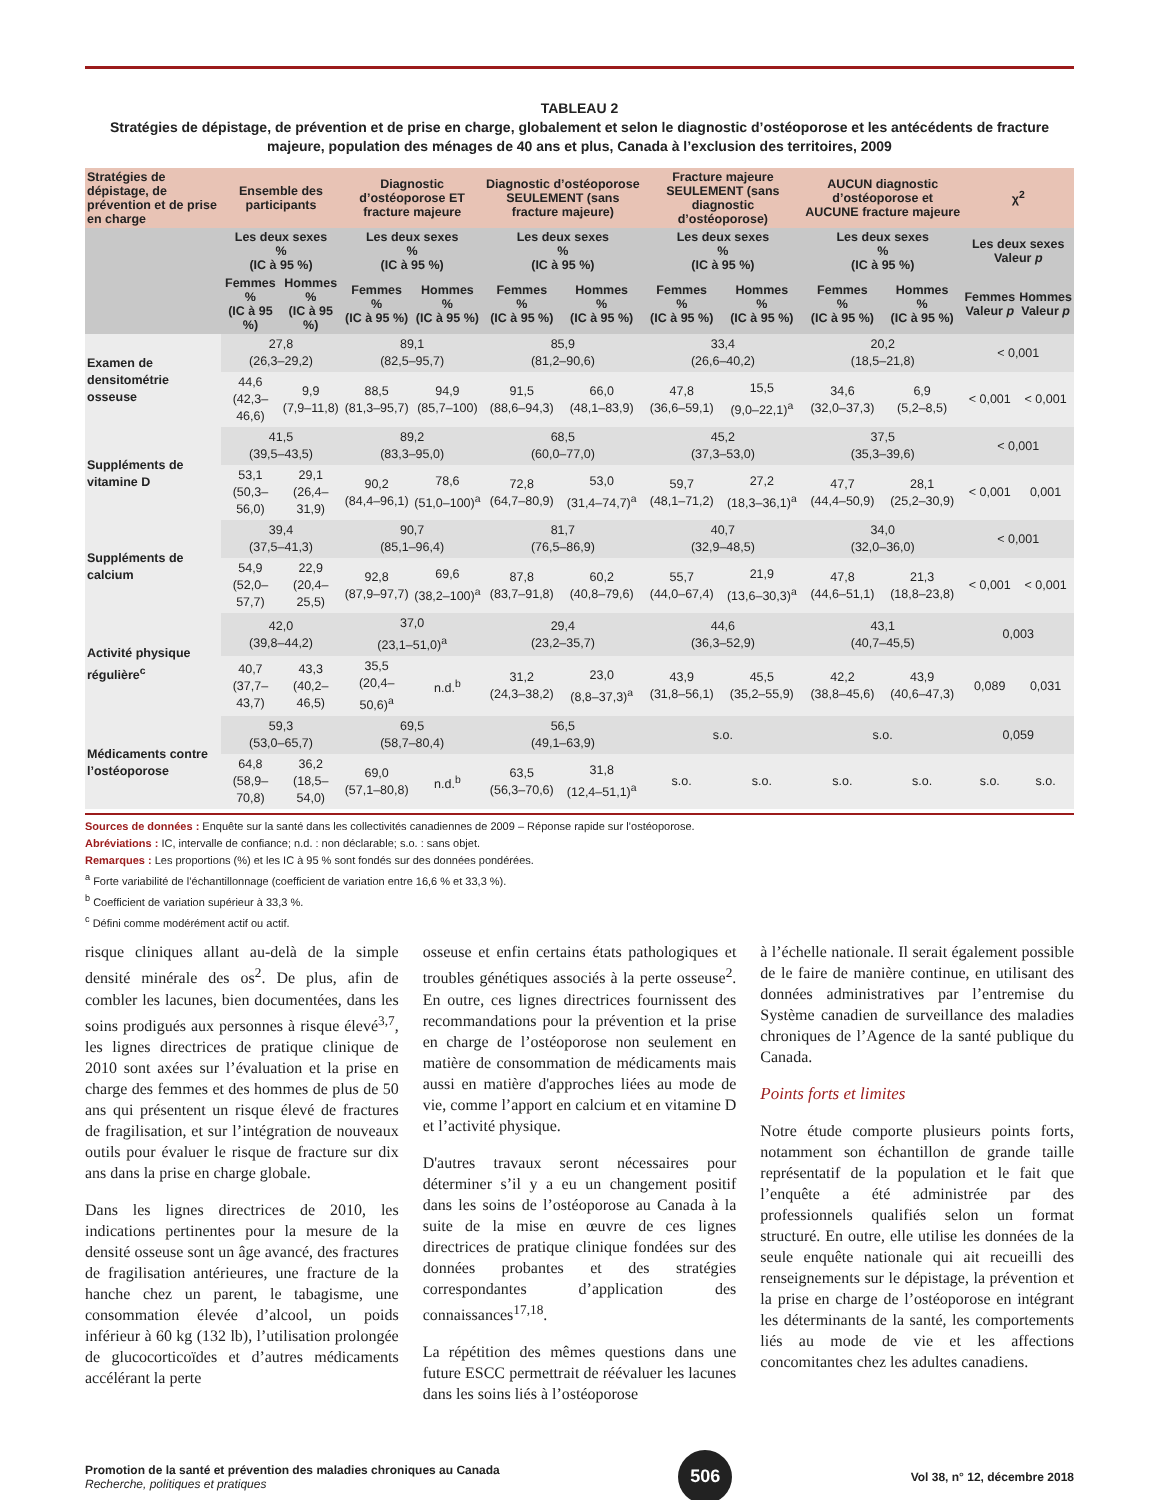TABLEAU 2
Stratégies de dépistage, de prévention et de prise en charge, globalement et selon le diagnostic d’ostéoporose et les antécédents de fracture majeure, population des ménages de 40 ans et plus, Canada à l’exclusion des territoires, 2009
| Stratégies de dépistage, de prévention et de prise en charge | Ensemble des participants | | Diagnostic d’ostéoporose ET fracture majeure | | Diagnostic d’ostéoporose SEULEMENT (sans fracture majeure) | | Fracture majeure SEULEMENT (sans diagnostic d’ostéoporose) | | AUCUN diagnostic d’ostéoporose et AUCUNE fracture majeure | | χ<sup>2</sup> | |
| --- | --- | --- | --- | --- | --- | --- | --- | --- | --- | --- | --- | --- |
| | Les deux sexes % (IC à 95 %) | | Les deux sexes % (IC à 95 %) | | Les deux sexes % (IC à 95 %) | | Les deux sexes % (IC à 95 %) | | Les deux sexes % (IC à 95 %) | | Les deux sexes Valeur p | |
| | Femmes % (IC à 95 %) | Hommes % (IC à 95 %) | Femmes % (IC à 95 %) | Hommes % (IC à 95 %) | Femmes % (IC à 95 %) | Hommes % (IC à 95 %) | Femmes % (IC à 95 %) | Hommes % (IC à 95 %) | Femmes % (IC à 95 %) | Hommes % (IC à 95 %) | Femmes Valeur p | Hommes Valeur p |
| Examen de densitométrie osseuse | 27,8 (26,3–29,2) | | 89,1 (82,5–95,7) | | 85,9 (81,2–90,6) | | 33,4 (26,6–40,2) | | 20,2 (18,5–21,8) | | < 0,001 | |
| | 44,6 (42,3–46,6) | 9,9 (7,9–11,8) | 88,5 (81,3–95,7) | 94,9 (85,7–100) | 91,5 (88,6–94,3) | 66,0 (48,1–83,9) | 47,8 (36,6–59,1) | 15,5 (9,0–22,1)<sup>a</sup> | 34,6 (32,0–37,3) | 6,9 (5,2–8,5) | < 0,001 | < 0,001 |
| Suppléments de vitamine D | 41,5 (39,5–43,5) | | 89,2 (83,3–95,0) | | 68,5 (60,0–77,0) | | 45,2 (37,3–53,0) | | 37,5 (35,3–39,6) | | < 0,001 | |
| | 53,1 (50,3–56,0) | 29,1 (26,4–31,9) | 90,2 (84,4–96,1) | 78,6 (51,0–100)<sup>a</sup> | 72,8 (64,7–80,9) | 53,0 (31,4–74,7)<sup>a</sup> | 59,7 (48,1–71,2) | 27,2 (18,3–36,1)<sup>a</sup> | 47,7 (44,4–50,9) | 28,1 (25,2–30,9) | < 0,001 | 0,001 |
| Suppléments de calcium | 39,4 (37,5–41,3) | | 90,7 (85,1–96,4) | | 81,7 (76,5–86,9) | | 40,7 (32,9–48,5) | | 34,0 (32,0–36,0) | | < 0,001 | |
| | 54,9 (52,0–57,7) | 22,9 (20,4–25,5) | 92,8 (87,9–97,7) | 69,6 (38,2–100)<sup>a</sup> | 87,8 (83,7–91,8) | 60,2 (40,8–79,6) | 55,7 (44,0–67,4) | 21,9 (13,6–30,3)<sup>a</sup> | 47,8 (44,6–51,1) | 21,3 (18,8–23,8) | < 0,001 | < 0,001 |
| Activité physique régulière<sup>c</sup> | 42,0 (39,8–44,2) | | 37,0 (23,1–51,0)<sup>a</sup> | | 29,4 (23,2–35,7) | | 44,6 (36,3–52,9) | | 43,1 (40,7–45,5) | | 0,003 | |
| | 40,7 (37,7–43,7) | 43,3 (40,2–46,5) | 35,5 (20,4–50,6)<sup>a</sup> | n.d.<sup>b</sup> | 31,2 (24,3–38,2) | 23,0 (8,8–37,3)<sup>a</sup> | 43,9 (31,8–56,1) | 45,5 (35,2–55,9) | 42,2 (38,8–45,6) | 43,9 (40,6–47,3) | 0,089 | 0,031 |
| Médicaments contre l’ostéoporose | 59,3 (53,0–65,7) | | 69,5 (58,7–80,4) | | 56,5 (49,1–63,9) | | s.o. | | s.o. | | 0,059 | |
| | 64,8 (58,9–70,8) | 36,2 (18,5–54,0) | 69,0 (57,1–80,8) | n.d.<sup>b</sup> | 63,5 (56,3–70,6) | 31,8 (12,4–51,1)<sup>a</sup> | s.o. | s.o. | s.o. | s.o. | s.o. | s.o. |
Sources de données : Enquête sur la santé dans les collectivités canadiennes de 2009 – Réponse rapide sur l’ostéoporose.
Abréviations : IC, intervalle de confiance; n.d. : non déclarable; s.o. : sans objet.
Remarques : Les proportions (%) et les IC à 95 % sont fondés sur des données pondérées.
<sup>a</sup> Forte variabilité de l’échantillonnage (coefficient de variation entre 16,6 % et 33,3 %).
<sup>b</sup> Coefficient de variation supérieur à 33,3 %.
<sup>c</sup> Défini comme modérément actif ou actif.
risque cliniques allant au-delà de la simple densité minérale des os<sup>2</sup>. De plus, afin de combler les lacunes, bien documentées, dans les soins prodigués aux personnes à risque élevé<sup>3,7</sup>, les lignes directrices de pratique clinique de 2010 sont axées sur l’évaluation et la prise en charge des femmes et des hommes de plus de 50 ans qui présentent un risque élevé de fractures de fragilisation, et sur l’intégration de nouveaux outils pour évaluer le risque de fracture sur dix ans dans la prise en charge globale.
Dans les lignes directrices de 2010, les indications pertinentes pour la mesure de la densité osseuse sont un âge avancé, des fractures de fragilisation antérieures, une fracture de la hanche chez un parent, le tabagisme, une consommation élevée d’alcool, un poids inférieur à 60 kg (132 lb), l’utilisation prolongée de glucocorticoïdes et d’autres médicaments accélérant la perte
osseuse et enfin certains états pathologiques et troubles génétiques associés à la perte osseuse<sup>2</sup>. En outre, ces lignes directrices fournissent des recommandations pour la prévention et la prise en charge de l’ostéoporose non seulement en matière de consommation de médicaments mais aussi en matière d'approches liées au mode de vie, comme l’apport en calcium et en vitamine D et l’activité physique.
D'autres travaux seront nécessaires pour déterminer s’il y a eu un changement positif dans les soins de l’ostéoporose au Canada à la suite de la mise en œuvre de ces lignes directrices de pratique clinique fondées sur des données probantes et des stratégies correspondantes d’application des connaissances<sup>17,18</sup>.
La répétition des mêmes questions dans une future ESCC permettrait de réévaluer les lacunes dans les soins liés à l’ostéoporose
à l’échelle nationale. Il serait également possible de le faire de manière continue, en utilisant des données administratives par l’entremise du Système canadien de surveillance des maladies chroniques de l’Agence de la santé publique du Canada.
Points forts et limites
Notre étude comporte plusieurs points forts, notamment son échantillon de grande taille représentatif de la population et le fait que l’enquête a été administrée par des professionnels qualifiés selon un format structuré. En outre, elle utilise les données de la seule enquête nationale qui ait recueilli des renseignements sur le dépistage, la prévention et la prise en charge de l’ostéoporose en intégrant les déterminants de la santé, les comportements liés au mode de vie et les affections concomitantes chez les adultes canadiens.
Promotion de la santé et prévention des maladies chroniques au Canada
Recherche, politiques et pratiques
506
Vol 38, n° 12, décembre 2018